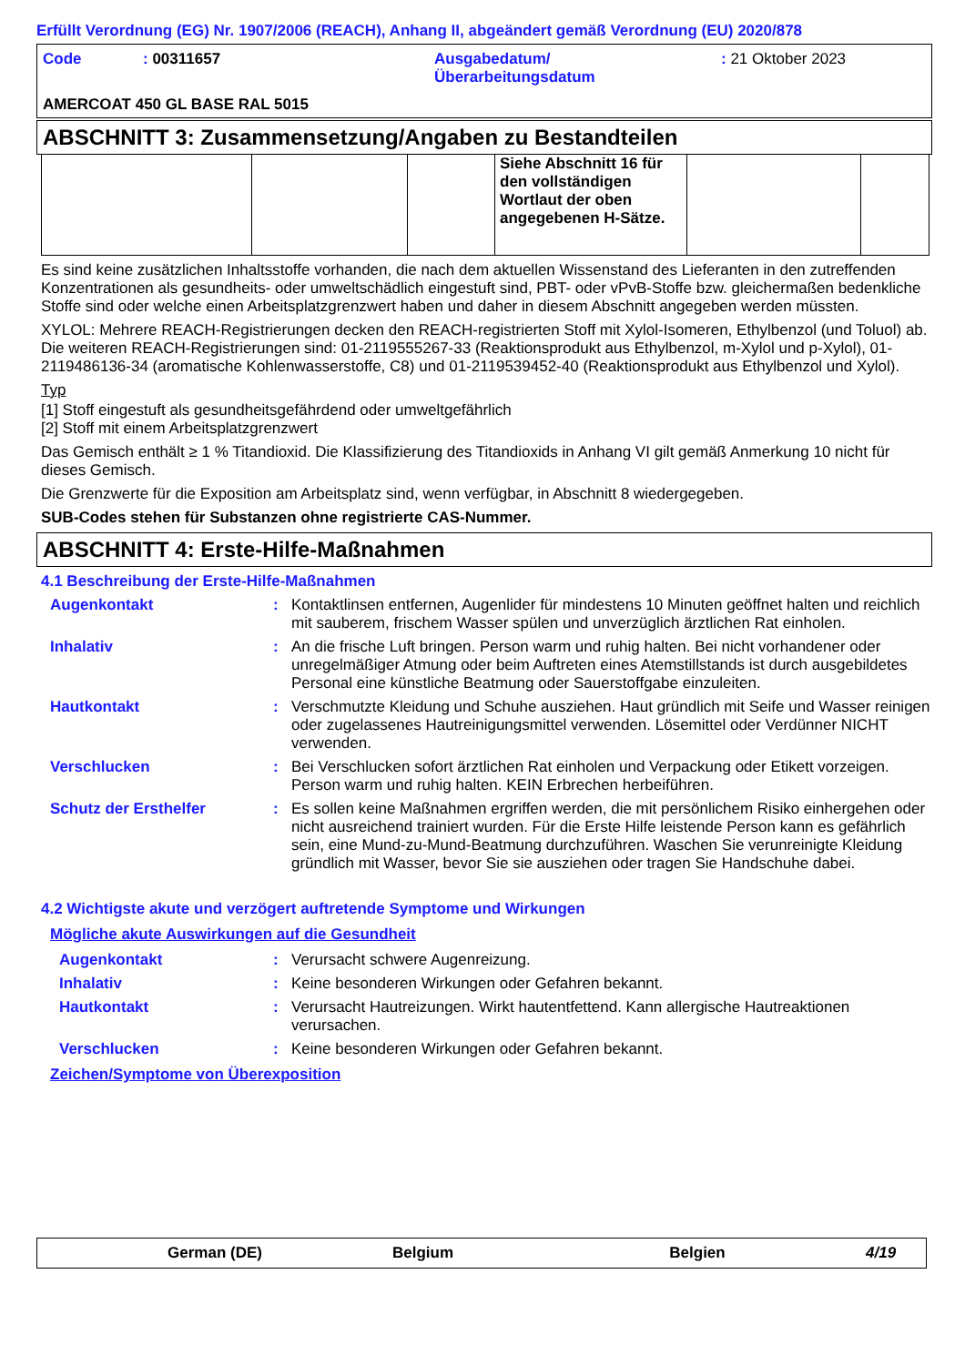Erfüllt Verordnung (EG) Nr. 1907/2006 (REACH), Anhang II, abgeändert gemäß Verordnung (EU) 2020/878
| Code | : 00311657 | Ausgabedatum/ Überarbeitungsdatum | : 21 Oktober 2023 |
| AMERCOAT 450 GL BASE RAL 5015 | | | |
ABSCHNITT 3: Zusammensetzung/Angaben zu Bestandteilen
| | | | Siehe Abschnitt 16 für den vollständigen Wortlaut der oben angegebenen H-Sätze. | | |
Es sind keine zusätzlichen Inhaltsstoffe vorhanden, die nach dem aktuellen Wissenstand des Lieferanten in den zutreffenden Konzentrationen als gesundheits- oder umweltschädlich eingestuft sind, PBT- oder vPvB-Stoffe bzw. gleichermaßen bedenkliche Stoffe sind oder welche einen Arbeitsplatzgrenzwert haben und daher in diesem Abschnitt angegeben werden müssten.
XYLOL: Mehrere REACH-Registrierungen decken den REACH-registrierten Stoff mit Xylol-Isomeren, Ethylbenzol (und Toluol) ab. Die weiteren REACH-Registrierungen sind: 01-2119555267-33 (Reaktionsprodukt aus Ethylbenzol, m-Xylol und p-Xylol), 01-2119486136-34 (aromatische Kohlenwasserstoffe, C8) und 01-2119539452-40 (Reaktionsprodukt aus Ethylbenzol und Xylol).
Typ
[1] Stoff eingestuft als gesundheitsgefährdend oder umweltgefährlich
[2] Stoff mit einem Arbeitsplatzgrenzwert
Das Gemisch enthält ≥ 1 % Titandioxid. Die Klassifizierung des Titandioxids in Anhang VI gilt gemäß Anmerkung 10 nicht für dieses Gemisch.
Die Grenzwerte für die Exposition am Arbeitsplatz sind, wenn verfügbar, in Abschnitt 8 wiedergegeben.
SUB-Codes stehen für Substanzen ohne registrierte CAS-Nummer.
ABSCHNITT 4: Erste-Hilfe-Maßnahmen
4.1 Beschreibung der Erste-Hilfe-Maßnahmen
Augenkontakt : Kontaktlinsen entfernen, Augenlider für mindestens 10 Minuten geöffnet halten und reichlich mit sauberem, frischem Wasser spülen und unverzüglich ärztlichen Rat einholen.
Inhalativ : An die frische Luft bringen. Person warm und ruhig halten. Bei nicht vorhandener oder unregelmäßiger Atmung oder beim Auftreten eines Atemstillstands ist durch ausgebildetes Personal eine künstliche Beatmung oder Sauerstoffgabe einzuleiten.
Hautkontakt : Verschmutzte Kleidung und Schuhe ausziehen. Haut gründlich mit Seife und Wasser reinigen oder zugelassenes Hautreinigungsmittel verwenden. Lösemittel oder Verdünner NICHT verwenden.
Verschlucken : Bei Verschlucken sofort ärztlichen Rat einholen und Verpackung oder Etikett vorzeigen. Person warm und ruhig halten. KEIN Erbrechen herbeiführen.
Schutz der Ersthelfer : Es sollen keine Maßnahmen ergriffen werden, die mit persönlichem Risiko einhergehen oder nicht ausreichend trainiert wurden. Für die Erste Hilfe leistende Person kann es gefährlich sein, eine Mund-zu-Mund-Beatmung durchzuführen. Waschen Sie verunreinigte Kleidung gründlich mit Wasser, bevor Sie sie ausziehen oder tragen Sie Handschuhe dabei.
4.2 Wichtigste akute und verzögert auftretende Symptome und Wirkungen
Mögliche akute Auswirkungen auf die Gesundheit
Augenkontakt : Verursacht schwere Augenreizung.
Inhalativ : Keine besonderen Wirkungen oder Gefahren bekannt.
Hautkontakt : Verursacht Hautreizungen. Wirkt hautentfettend. Kann allergische Hautreaktionen verursachen.
Verschlucken : Keine besonderen Wirkungen oder Gefahren bekannt.
Zeichen/Symptome von Überexposition
German (DE) Belgium Belgien 4/19